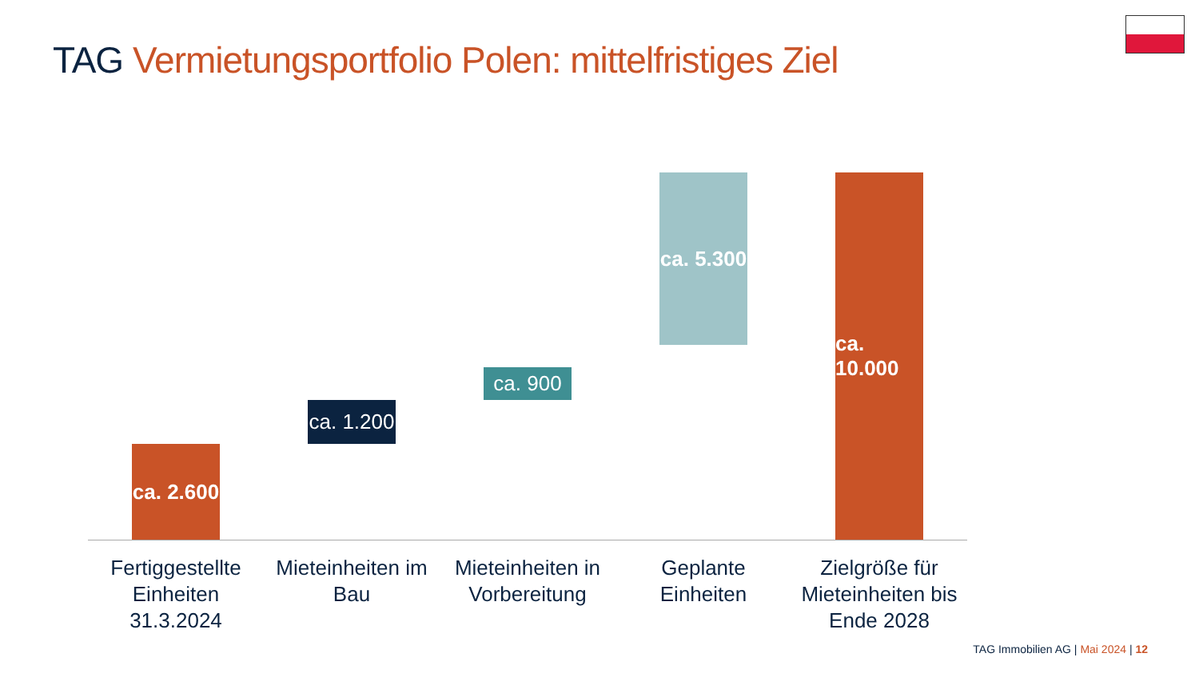TAG Vermietungsportfolio Polen: mittelfristiges Ziel
ca. 2.600
ca. 1.200
ca. 900
ca. 5.300
ca. 10.000
Fertiggestellte Einheiten 31.3.2024
Mieteinheiten im Bau
Mieteinheiten in Vorbereitung
Geplante Einheiten
Zielgröße für Mieteinheiten bis Ende 2028
TAG Immobilien AG | Mai 2024 | 12